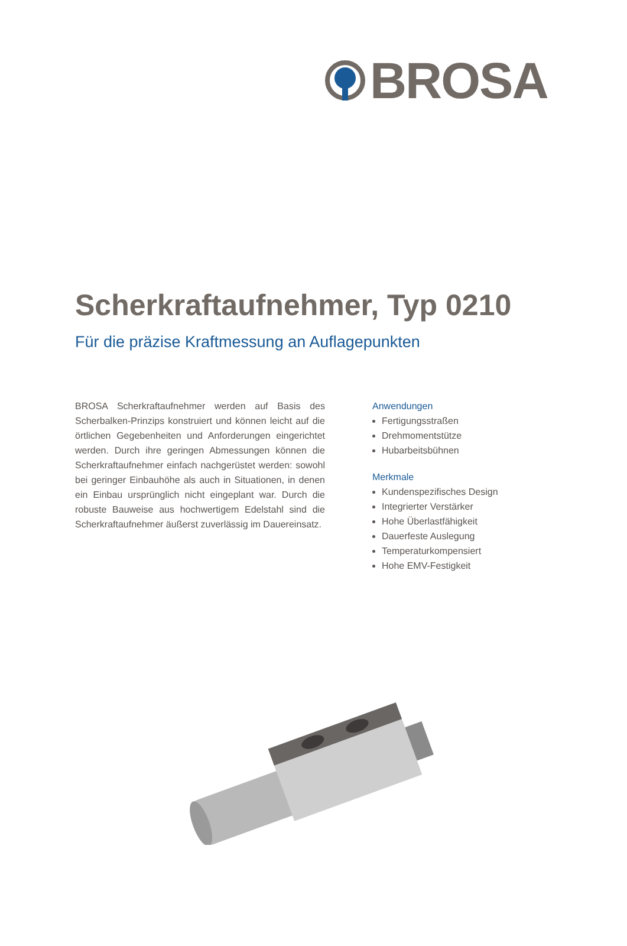BROSA
Scherkraftaufnehmer, Typ 0210
Für die präzise Kraftmessung an Auflagepunkten
BROSA Scherkraftaufnehmer werden auf Basis des Scherbalken-Prinzips konstruiert und können leicht auf die örtlichen Gegebenheiten und Anforderungen ein­gerichtet werden. Durch ihre geringen Abmessungen können die Scherkraftaufnehmer einfach nachgerüstet werden: sowohl bei geringer Einbauhöhe als auch in Situationen, in denen ein Einbau ursprünglich nicht eingeplant war. Durch die robuste Bauweise aus hochwertigem Edelstahl sind die Scherkraftaufnehmer äußerst zuverlässig im Dauereinsatz.
Anwendungen
Fertigungsstraßen
Drehmomentstütze
Hubarbeitsbühnen
Merkmale
Kundenspezifisches Design
Integrierter Verstärker
Hohe Überlastfähigkeit
Dauerfeste Auslegung
Temperaturkompensiert
Hohe EMV-Festigkeit